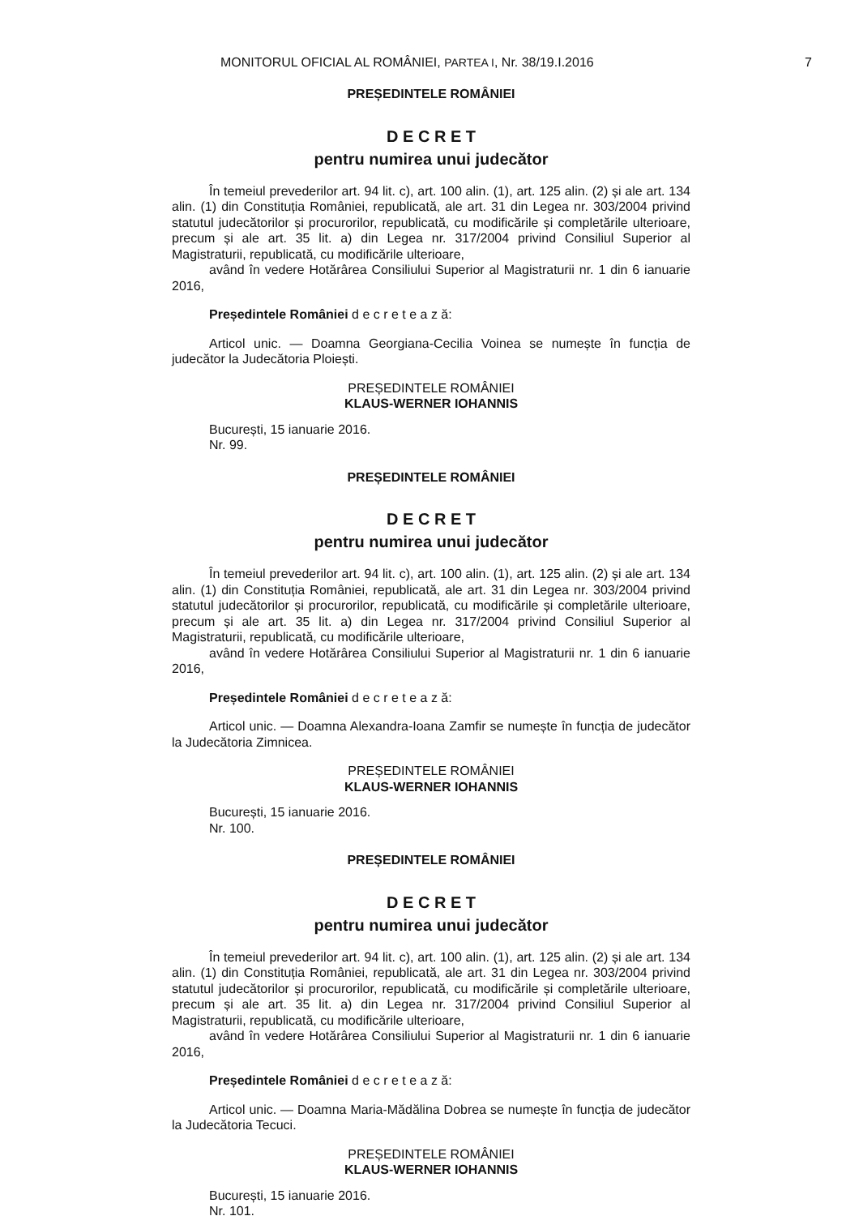MONITORUL OFICIAL AL ROMÂNIEI, PARTEA I, Nr. 38/19.I.2016
7
PREȘEDINTELE ROMÂNIEI
D E C R E T
pentru numirea unui judecător
În temeiul prevederilor art. 94 lit. c), art. 100 alin. (1), art. 125 alin. (2) și ale art. 134 alin. (1) din Constituția României, republicată, ale art. 31 din Legea nr. 303/2004 privind statutul judecătorilor și procurorilor, republicată, cu modificările și completările ulterioare, precum și ale art. 35 lit. a) din Legea nr. 317/2004 privind Consiliul Superior al Magistraturii, republicată, cu modificările ulterioare,
având în vedere Hotărârea Consiliului Superior al Magistraturii nr. 1 din 6 ianuarie 2016,
Președintele României d e c r e t e a z ă:
Articol unic. — Doamna Georgiana-Cecilia Voinea se numește în funcția de judecător la Judecătoria Ploiești.
PREȘEDINTELE ROMÂNIEI
KLAUS-WERNER IOHANNIS
București, 15 ianuarie 2016.
Nr. 99.
PREȘEDINTELE ROMÂNIEI
D E C R E T
pentru numirea unui judecător
În temeiul prevederilor art. 94 lit. c), art. 100 alin. (1), art. 125 alin. (2) și ale art. 134 alin. (1) din Constituția României, republicată, ale art. 31 din Legea nr. 303/2004 privind statutul judecătorilor și procurorilor, republicată, cu modificările și completările ulterioare, precum și ale art. 35 lit. a) din Legea nr. 317/2004 privind Consiliul Superior al Magistraturii, republicată, cu modificările ulterioare,
având în vedere Hotărârea Consiliului Superior al Magistraturii nr. 1 din 6 ianuarie 2016,
Președintele României d e c r e t e a z ă:
Articol unic. — Doamna Alexandra-Ioana Zamfir se numește în funcția de judecător la Judecătoria Zimnicea.
PREȘEDINTELE ROMÂNIEI
KLAUS-WERNER IOHANNIS
București, 15 ianuarie 2016.
Nr. 100.
PREȘEDINTELE ROMÂNIEI
D E C R E T
pentru numirea unui judecător
În temeiul prevederilor art. 94 lit. c), art. 100 alin. (1), art. 125 alin. (2) și ale art. 134 alin. (1) din Constituția României, republicată, ale art. 31 din Legea nr. 303/2004 privind statutul judecătorilor și procurorilor, republicată, cu modificările și completările ulterioare, precum și ale art. 35 lit. a) din Legea nr. 317/2004 privind Consiliul Superior al Magistraturii, republicată, cu modificările ulterioare,
având în vedere Hotărârea Consiliului Superior al Magistraturii nr. 1 din 6 ianuarie 2016,
Președintele României d e c r e t e a z ă:
Articol unic. — Doamna Maria-Mădălina Dobrea se numește în funcția de judecător la Judecătoria Tecuci.
PREȘEDINTELE ROMÂNIEI
KLAUS-WERNER IOHANNIS
București, 15 ianuarie 2016.
Nr. 101.